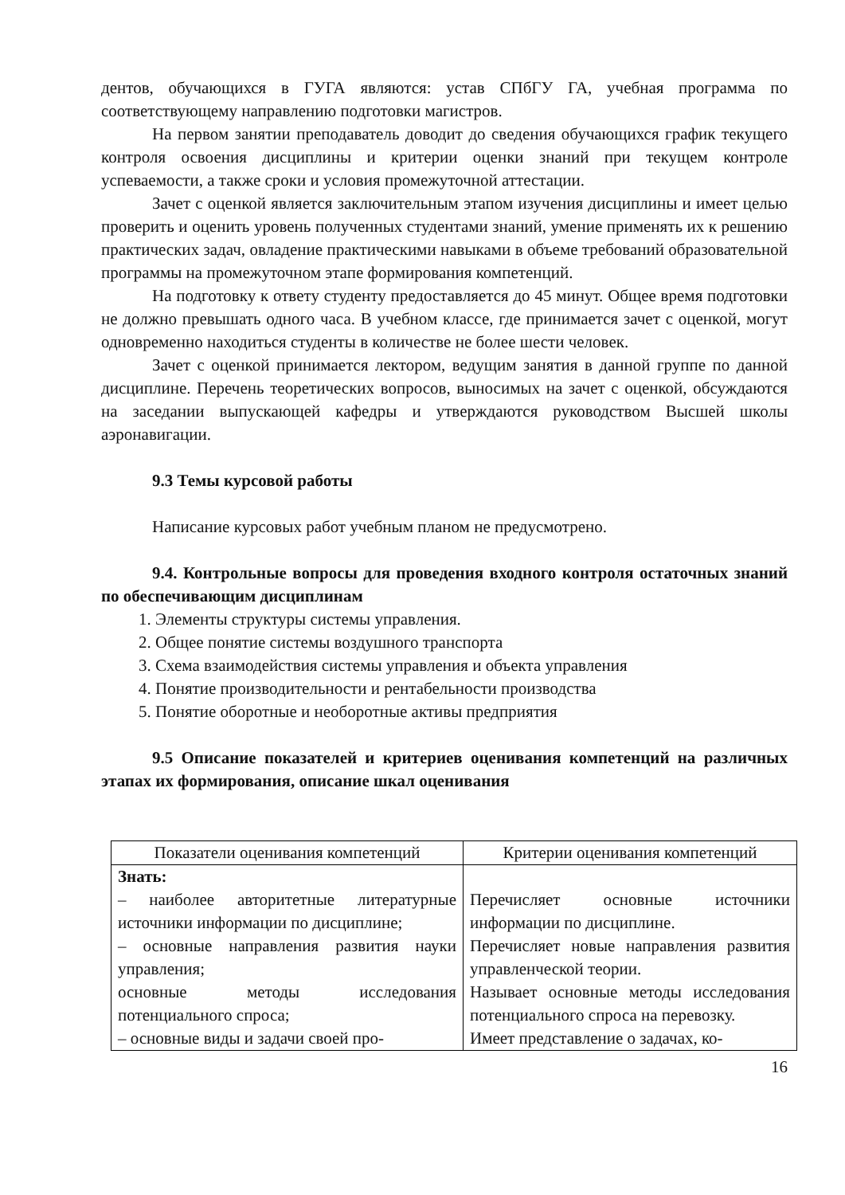дентов, обучающихся в ГУГА являются: устав СПбГУ ГА, учебная программа по соответствующему направлению подготовки магистров.
На первом занятии преподаватель доводит до сведения обучающихся график текущего контроля освоения дисциплины и критерии оценки знаний при текущем контроле успеваемости, а также сроки и условия промежуточной аттестации.
Зачет с оценкой является заключительным этапом изучения дисциплины и имеет целью проверить и оценить уровень полученных студентами знаний, умение применять их к решению практических задач, овладение практическими навыками в объеме требований образовательной программы на промежуточном этапе формирования компетенций.
На подготовку к ответу студенту предоставляется до 45 минут. Общее время подготовки не должно превышать одного часа. В учебном классе, где принимается зачет с оценкой, могут одновременно находиться студенты в количестве не более шести человек.
Зачет с оценкой принимается лектором, ведущим занятия в данной группе по данной дисциплине. Перечень теоретических вопросов, выносимых на зачет с оценкой, обсуждаются на заседании выпускающей кафедры и утверждаются руководством Высшей школы аэронавигации.
9.3 Темы курсовой работы
Написание курсовых работ учебным планом не предусмотрено.
9.4. Контрольные вопросы для проведения входного контроля остаточных знаний по обеспечивающим дисциплинам
1. Элементы структуры системы управления.
2. Общее понятие системы воздушного транспорта
3. Схема взаимодействия системы управления и объекта управления
4. Понятие производительности и рентабельности производства
5. Понятие оборотные и необоротные активы предприятия
9.5 Описание показателей и критериев оценивания компетенций на различных этапах их формирования, описание шкал оценивания
| Показатели оценивания компетенций | Критерии оценивания компетенций |
| --- | --- |
| Знать: – наиболее авторитетные литературные источники информации по дисциплине; – основные направления развития науки управления; основные методы исследования потенциального спроса; – основные виды и задачи своей про- | Перечисляет основные источники информации по дисциплине. Перечисляет новые направления развития управленческой теории. Называет основные методы исследования потенциального спроса на перевозку. Имеет представление о задачах, ко- |
16